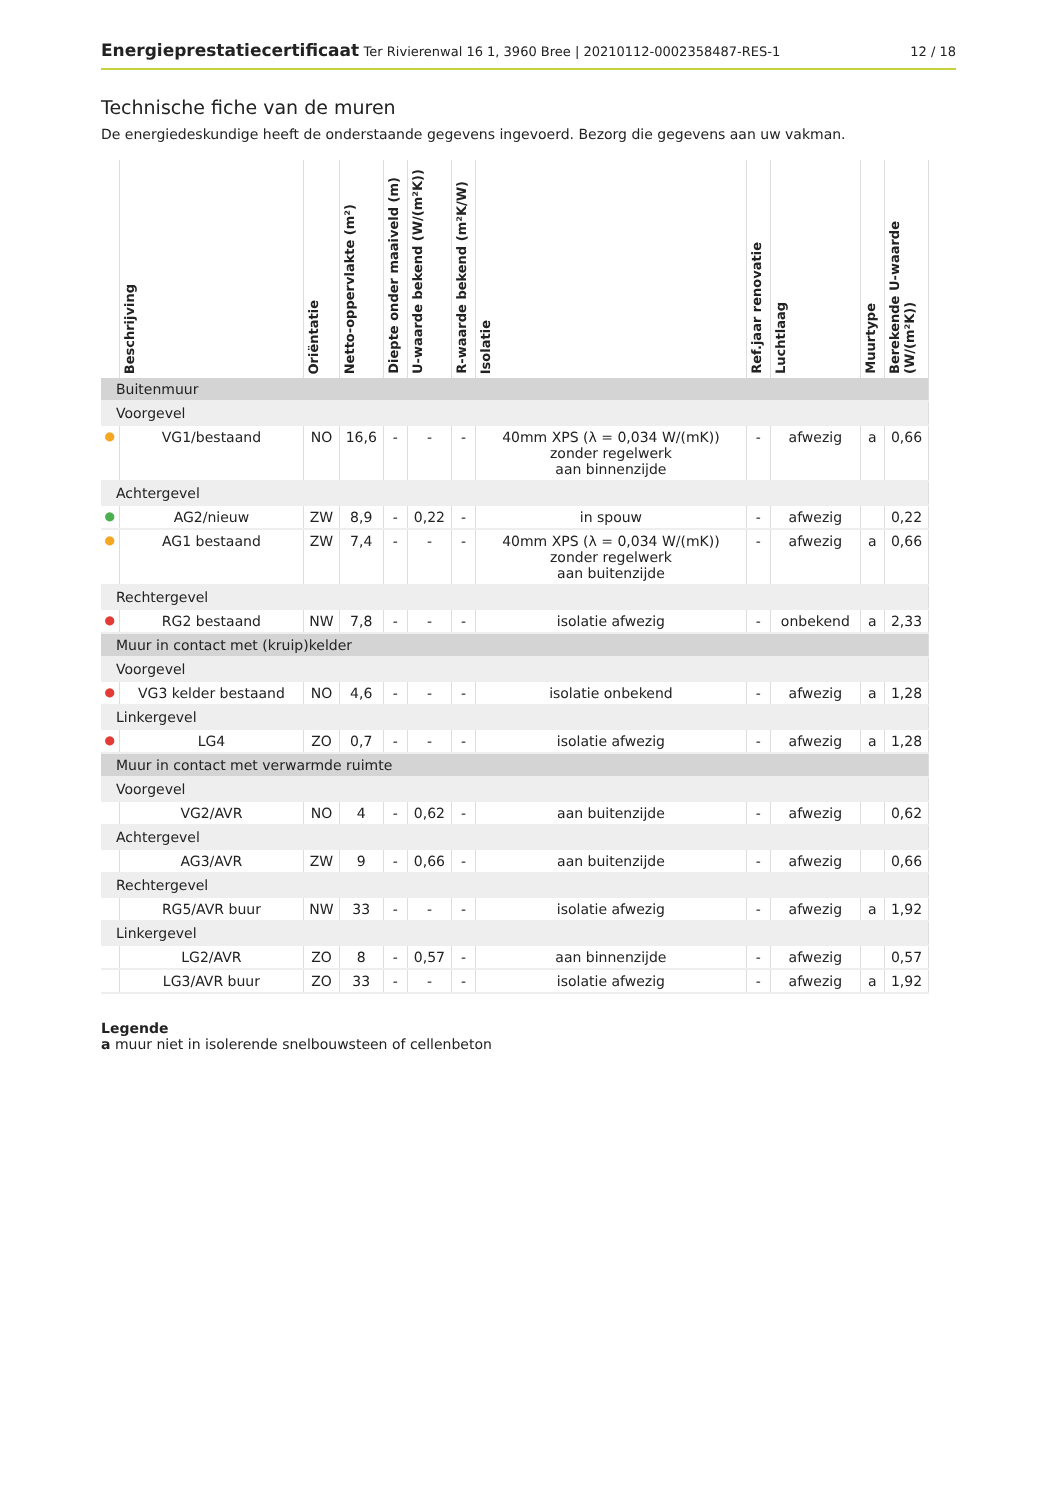Energieprestatiecertificaat Ter Rivierenwal 16 1, 3960 Bree | 20210112-0002358487-RES-1
12 / 18
Technische fiche van de muren
De energiedeskundige heeft de onderstaande gegevens ingevoerd. Bezorg die gegevens aan uw vakman.
| | Beschrijving | Oriëntatie | Netto-oppervlakte (m²) | Diepte onder maaiveld (m) | U-waarde bekend (W/(m²K)) | R-waarde bekend (m²K/W) | Isolatie | Ref.jaar renovatie | Luchtlaag | Muurtype | Berekende U-waarde (W/(m²K)) |
| --- | --- | --- | --- | --- | --- | --- | --- | --- | --- | --- | --- |
| Buitenmuur | | | | | | | | | | | |
| Voorgevel | | | | | | | | | | | |
| ● | VG1/bestaand | NO | 16,6 | - | - | - | 40mm XPS (λ = 0,034 W/(mK)) zonder regelwerk aan binnenzijde | - | afwezig | a | 0,66 |
| Achtergevel | | | | | | | | | | | |
| ● | AG2/nieuw | ZW | 8,9 | - | 0,22 | - | in spouw | - | afwezig | | 0,22 |
| ● | AG1 bestaand | ZW | 7,4 | - | - | - | 40mm XPS (λ = 0,034 W/(mK)) zonder regelwerk aan buitenzijde | - | afwezig | a | 0,66 |
| Rechtergevel | | | | | | | | | | | |
| ● | RG2 bestaand | NW | 7,8 | - | - | - | isolatie afwezig | - | onbekend | a | 2,33 |
| Muur in contact met (kruip)kelder | | | | | | | | | | | |
| Voorgevel | | | | | | | | | | | |
| ● | VG3 kelder bestaand | NO | 4,6 | - | - | - | isolatie onbekend | - | afwezig | a | 1,28 |
| Linkergevel | | | | | | | | | | | |
| ● | LG4 | ZO | 0,7 | - | - | - | isolatie afwezig | - | afwezig | a | 1,28 |
| Muur in contact met verwarmde ruimte | | | | | | | | | | | |
| Voorgevel | | | | | | | | | | | |
| | VG2/AVR | NO | 4 | - | 0,62 | - | aan buitenzijde | - | afwezig | | 0,62 |
| Achtergevel | | | | | | | | | | | |
| | AG3/AVR | ZW | 9 | - | 0,66 | - | aan buitenzijde | - | afwezig | | 0,66 |
| Rechtergevel | | | | | | | | | | | |
| | RG5/AVR buur | NW | 33 | - | - | - | isolatie afwezig | - | afwezig | a | 1,92 |
| Linkergevel | | | | | | | | | | | |
| | LG2/AVR | ZO | 8 | - | 0,57 | - | aan binnenzijde | - | afwezig | | 0,57 |
| | LG3/AVR buur | ZO | 33 | - | - | - | isolatie afwezig | - | afwezig | a | 1,92 |
Legende
a muur niet in isolerende snelbouwsteen of cellenbeton